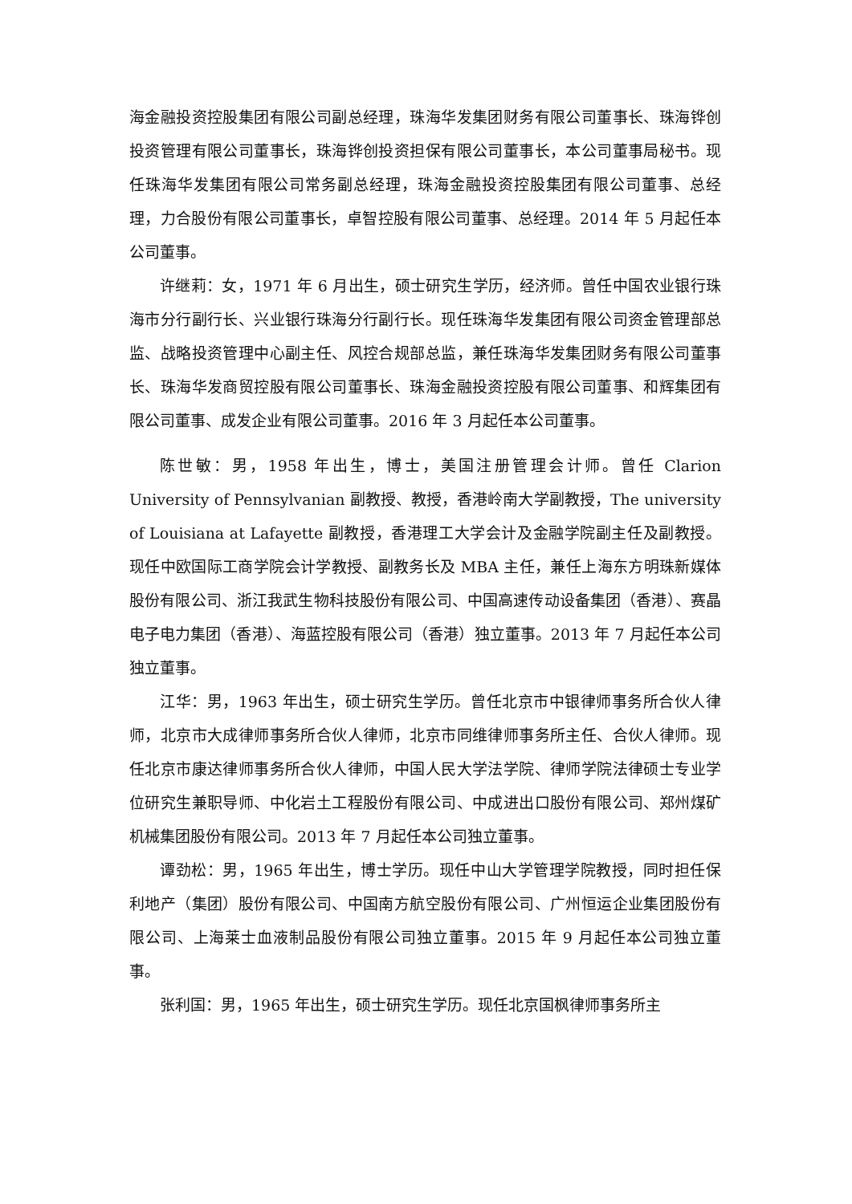海金融投资控股集团有限公司副总经理，珠海华发集团财务有限公司董事长、珠海铧创投资管理有限公司董事长，珠海铧创投资担保有限公司董事长，本公司董事局秘书。现任珠海华发集团有限公司常务副总经理，珠海金融投资控股集团有限公司董事、总经理，力合股份有限公司董事长，卓智控股有限公司董事、总经理。2014 年 5 月起任本公司董事。
许继莉：女，1971 年 6 月出生，硕士研究生学历，经济师。曾任中国农业银行珠海市分行副行长、兴业银行珠海分行副行长。现任珠海华发集团有限公司资金管理部总监、战略投资管理中心副主任、风控合规部总监，兼任珠海华发集团财务有限公司董事长、珠海华发商贸控股有限公司董事长、珠海金融投资控股有限公司董事、和辉集团有限公司董事、成发企业有限公司董事。2016 年 3 月起任本公司董事。
陈世敏：男，1958 年出生，博士，美国注册管理会计师。曾任 Clarion University of Pennsylvanian 副教授、教授，香港岭南大学副教授，The university of Louisiana at Lafayette 副教授，香港理工大学会计及金融学院副主任及副教授。现任中欧国际工商学院会计学教授、副教务长及 MBA 主任，兼任上海东方明珠新媒体股份有限公司、浙江我武生物科技股份有限公司、中国高速传动设备集团（香港）、赛晶电子电力集团（香港）、海蓝控股有限公司（香港）独立董事。2013 年 7 月起任本公司独立董事。
江华：男，1963 年出生，硕士研究生学历。曾任北京市中银律师事务所合伙人律师，北京市大成律师事务所合伙人律师，北京市同维律师事务所主任、合伙人律师。现任北京市康达律师事务所合伙人律师，中国人民大学法学院、律师学院法律硕士专业学位研究生兼职导师、中化岩土工程股份有限公司、中成进出口股份有限公司、郑州煤矿机械集团股份有限公司。2013 年 7 月起任本公司独立董事。
谭劲松：男，1965 年出生，博士学历。现任中山大学管理学院教授，同时担任保利地产（集团）股份有限公司、中国南方航空股份有限公司、广州恒运企业集团股份有限公司、上海莱士血液制品股份有限公司独立董事。2015 年 9 月起任本公司独立董事。
张利国：男，1965 年出生，硕士研究生学历。现任北京国枫律师事务所主